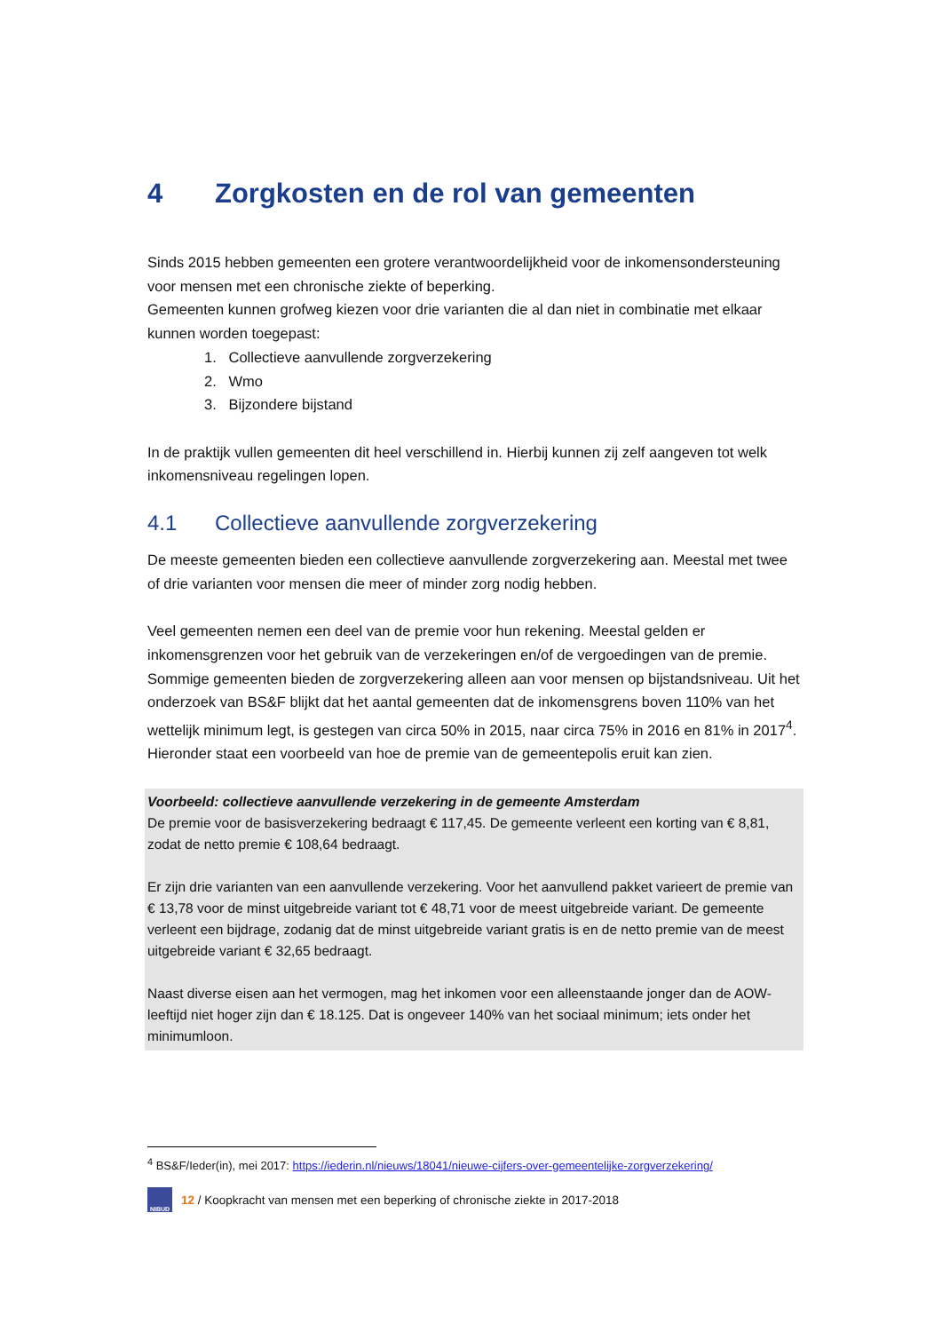4 Zorgkosten en de rol van gemeenten
Sinds 2015 hebben gemeenten een grotere verantwoordelijkheid voor de inkomensondersteuning voor mensen met een chronische ziekte of beperking.
Gemeenten kunnen grofweg kiezen voor drie varianten die al dan niet in combinatie met elkaar kunnen worden toegepast:
1. Collectieve aanvullende zorgverzekering
2. Wmo
3. Bijzondere bijstand
In de praktijk vullen gemeenten dit heel verschillend in. Hierbij kunnen zij zelf aangeven tot welk inkomensniveau regelingen lopen.
4.1 Collectieve aanvullende zorgverzekering
De meeste gemeenten bieden een collectieve aanvullende zorgverzekering aan. Meestal met twee of drie varianten voor mensen die meer of minder zorg nodig hebben.
Veel gemeenten nemen een deel van de premie voor hun rekening. Meestal gelden er inkomensgrenzen voor het gebruik van de verzekeringen en/of de vergoedingen van de premie.
Sommige gemeenten bieden de zorgverzekering alleen aan voor mensen op bijstandsniveau. Uit het onderzoek van BS&F blijkt dat het aantal gemeenten dat de inkomensgrens boven 110% van het wettelijk minimum legt, is gestegen van circa 50% in 2015, naar circa 75% in 2016 en 81% in 2017<sup>4</sup>.
Hieronder staat een voorbeeld van hoe de premie van de gemeentepolis eruit kan zien.
Voorbeeld: collectieve aanvullende verzekering in de gemeente Amsterdam
De premie voor de basisverzekering bedraagt € 117,45. De gemeente verleent een korting van € 8,81, zodat de netto premie € 108,64 bedraagt.
Er zijn drie varianten van een aanvullende verzekering. Voor het aanvullend pakket varieert de premie van € 13,78 voor de minst uitgebreide variant tot € 48,71 voor de meest uitgebreide variant. De gemeente verleent een bijdrage, zodanig dat de minst uitgebreide variant gratis is en de netto premie van de meest uitgebreide variant € 32,65 bedraagt.
Naast diverse eisen aan het vermogen, mag het inkomen voor een alleenstaande jonger dan de AOW-leeftijd niet hoger zijn dan € 18.125. Dat is ongeveer 140% van het sociaal minimum; iets onder het minimumloon.
<sup>4</sup> BS&F/Ieder(in), mei 2017: https://iederin.nl/nieuws/18041/nieuwe-cijfers-over-gemeentelijke-zorgverzekering/
NIBUD
12 / Koopkracht van mensen met een beperking of chronische ziekte in 2017-2018